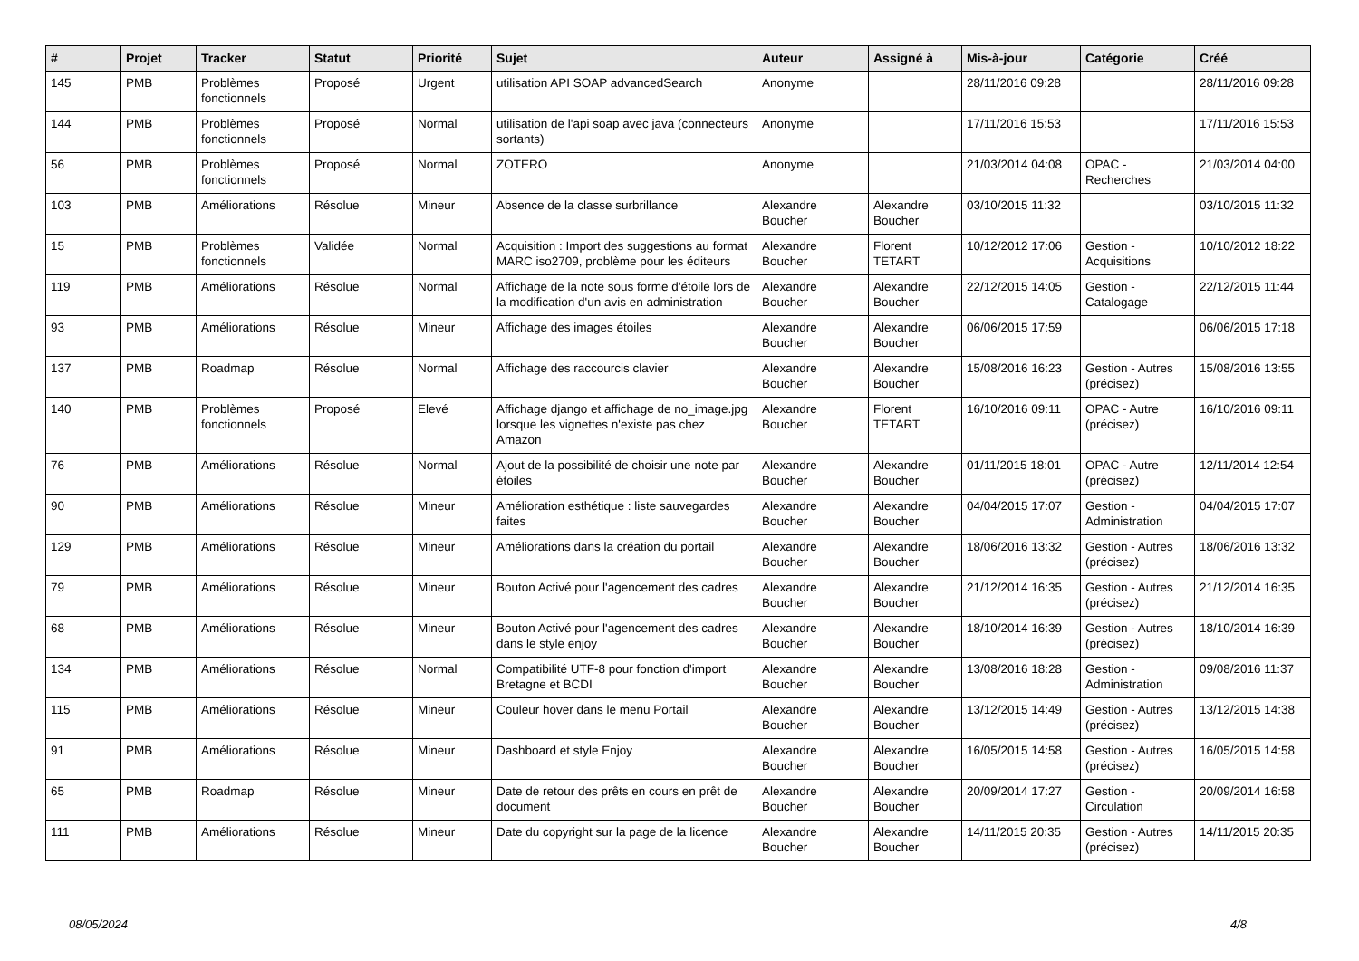| # | Projet | Tracker | Statut | Priorité | Sujet | Auteur | Assigné à | Mis-à-jour | Catégorie | Créé |
| --- | --- | --- | --- | --- | --- | --- | --- | --- | --- | --- |
| 145 | PMB | Problèmes fonctionnels | Proposé | Urgent | utilisation API SOAP advancedSearch | Anonyme | | 28/11/2016 09:28 | | 28/11/2016 09:28 |
| 144 | PMB | Problèmes fonctionnels | Proposé | Normal | utilisation de l'api soap avec java (connecteurs sortants) | Anonyme | | 17/11/2016 15:53 | | 17/11/2016 15:53 |
| 56 | PMB | Problèmes fonctionnels | Proposé | Normal | ZOTERO | Anonyme | | 21/03/2014 04:08 | OPAC - Recherches | 21/03/2014 04:00 |
| 103 | PMB | Améliorations | Résolue | Mineur | Absence de la classe surbrillance | Alexandre Boucher | Alexandre Boucher | 03/10/2015 11:32 | | 03/10/2015 11:32 |
| 15 | PMB | Problèmes fonctionnels | Validée | Normal | Acquisition : Import des suggestions au format MARC iso2709, problème pour les éditeurs | Alexandre Boucher | Florent TETART | 10/12/2012 17:06 | Gestion - Acquisitions | 10/10/2012 18:22 |
| 119 | PMB | Améliorations | Résolue | Normal | Affichage de la note sous forme d'étoile lors de la modification d'un avis en administration | Alexandre Boucher | Alexandre Boucher | 22/12/2015 14:05 | Gestion - Catalogage | 22/12/2015 11:44 |
| 93 | PMB | Améliorations | Résolue | Mineur | Affichage des images étoiles | Alexandre Boucher | Alexandre Boucher | 06/06/2015 17:59 | | 06/06/2015 17:18 |
| 137 | PMB | Roadmap | Résolue | Normal | Affichage des raccourcis clavier | Alexandre Boucher | Alexandre Boucher | 15/08/2016 16:23 | Gestion - Autres (précisez) | 15/08/2016 13:55 |
| 140 | PMB | Problèmes fonctionnels | Proposé | Elevé | Affichage django et affichage de no_image.jpg lorsque les vignettes n'existe pas chez Amazon | Alexandre Boucher | Florent TETART | 16/10/2016 09:11 | OPAC - Autre (précisez) | 16/10/2016 09:11 |
| 76 | PMB | Améliorations | Résolue | Normal | Ajout de la possibilité de choisir une note par étoiles | Alexandre Boucher | Alexandre Boucher | 01/11/2015 18:01 | OPAC - Autre (précisez) | 12/11/2014 12:54 |
| 90 | PMB | Améliorations | Résolue | Mineur | Amélioration esthétique : liste sauvegardes faites | Alexandre Boucher | Alexandre Boucher | 04/04/2015 17:07 | Gestion - Administration | 04/04/2015 17:07 |
| 129 | PMB | Améliorations | Résolue | Mineur | Améliorations dans la création du portail | Alexandre Boucher | Alexandre Boucher | 18/06/2016 13:32 | Gestion - Autres (précisez) | 18/06/2016 13:32 |
| 79 | PMB | Améliorations | Résolue | Mineur | Bouton Activé pour l'agencement des cadres | Alexandre Boucher | Alexandre Boucher | 21/12/2014 16:35 | Gestion - Autres (précisez) | 21/12/2014 16:35 |
| 68 | PMB | Améliorations | Résolue | Mineur | Bouton Activé pour l'agencement des cadres dans le style enjoy | Alexandre Boucher | Alexandre Boucher | 18/10/2014 16:39 | Gestion - Autres (précisez) | 18/10/2014 16:39 |
| 134 | PMB | Améliorations | Résolue | Normal | Compatibilité UTF-8 pour fonction d'import Bretagne et BCDI | Alexandre Boucher | Alexandre Boucher | 13/08/2016 18:28 | Gestion - Administration | 09/08/2016 11:37 |
| 115 | PMB | Améliorations | Résolue | Mineur | Couleur hover dans le menu Portail | Alexandre Boucher | Alexandre Boucher | 13/12/2015 14:49 | Gestion - Autres (précisez) | 13/12/2015 14:38 |
| 91 | PMB | Améliorations | Résolue | Mineur | Dashboard et style Enjoy | Alexandre Boucher | Alexandre Boucher | 16/05/2015 14:58 | Gestion - Autres (précisez) | 16/05/2015 14:58 |
| 65 | PMB | Roadmap | Résolue | Mineur | Date de retour des prêts en cours en prêt de document | Alexandre Boucher | Alexandre Boucher | 20/09/2014 17:27 | Gestion - Circulation | 20/09/2014 16:58 |
| 111 | PMB | Améliorations | Résolue | Mineur | Date du copyright sur la page de la licence | Alexandre Boucher | Alexandre Boucher | 14/11/2015 20:35 | Gestion - Autres (précisez) | 14/11/2015 20:35 |
08/05/2024 4/8